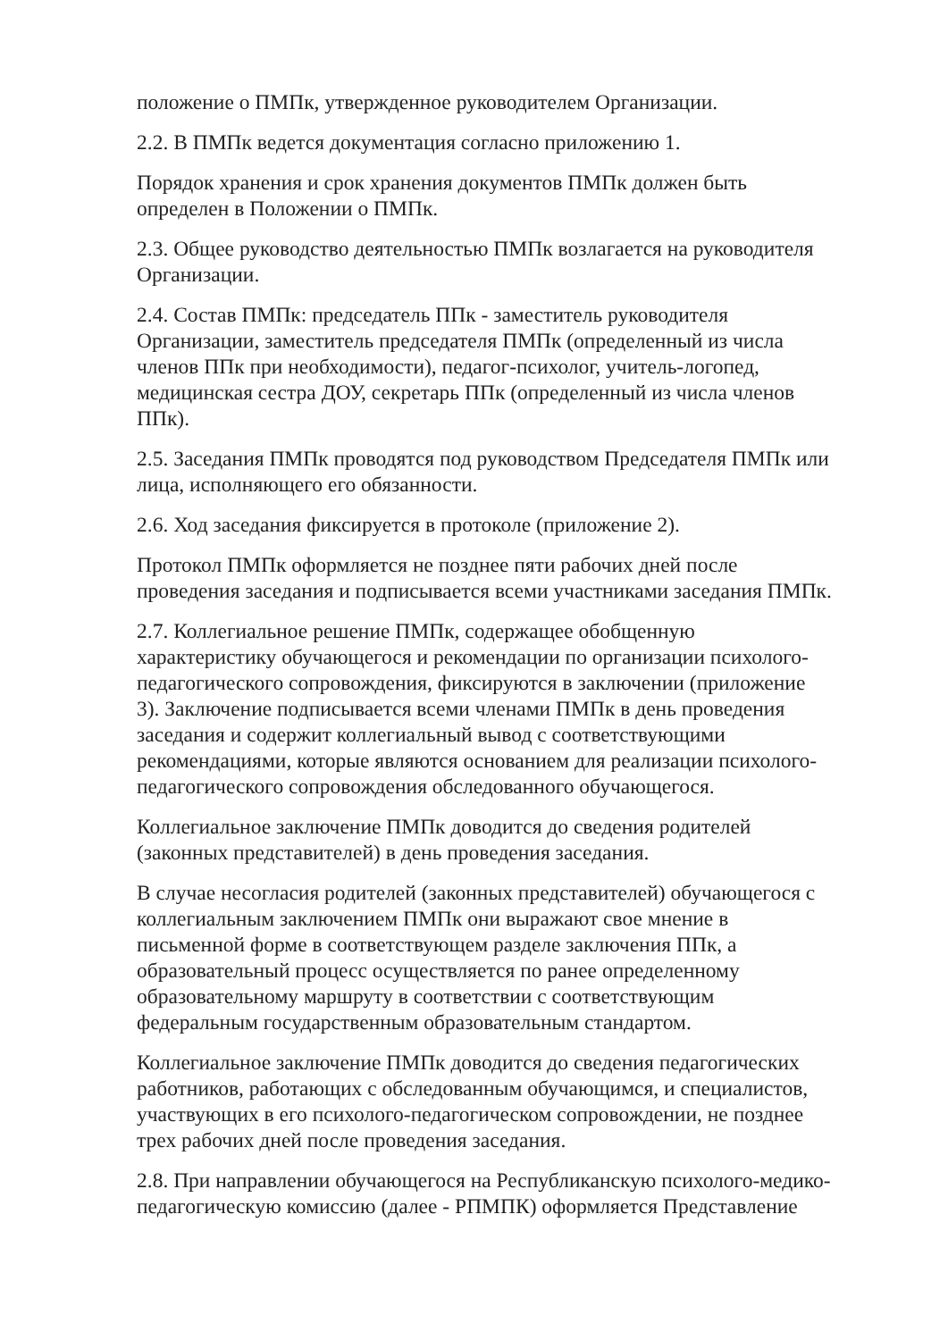положение о ПМПк, утвержденное руководителем Организации.
2.2. В ПМПк ведется документация согласно приложению 1.
Порядок хранения и срок хранения документов ПМПк должен быть
определен в Положении о ПМПк.
2.3. Общее руководство деятельностью ПМПк возлагается на руководителя
Организации.
2.4. Состав ПМПк: председатель ППк - заместитель руководителя
Организации, заместитель председателя ПМПк (определенный из числа
членов ППк при необходимости), педагог-психолог, учитель-логопед,
медицинская сестра ДОУ, секретарь ППк (определенный из числа членов
ППк).
2.5. Заседания ПМПк проводятся под руководством Председателя ПМПк или
лица, исполняющего его обязанности.
2.6. Ход заседания фиксируется в протоколе (приложение 2).
Протокол ПМПк оформляется не позднее пяти рабочих дней после
проведения заседания и подписывается всеми участниками заседания ПМПк.
2.7. Коллегиальное решение ПМПк, содержащее обобщенную
характеристику обучающегося и рекомендации по организации психолого-
педагогического сопровождения, фиксируются в заключении (приложение
3). Заключение подписывается всеми членами ПМПк в день проведения
заседания и содержит коллегиальный вывод с соответствующими
рекомендациями, которые являются основанием для реализации психолого-
педагогического сопровождения обследованного обучающегося.
Коллегиальное заключение ПМПк доводится до сведения родителей
(законных представителей) в день проведения заседания.
В случае несогласия родителей (законных представителей) обучающегося с
коллегиальным заключением ПМПк они выражают свое мнение в
письменной форме в соответствующем разделе заключения ППк, а
образовательный процесс осуществляется по ранее определенному
образовательному маршруту в соответствии с соответствующим
федеральным государственным образовательным стандартом.
Коллегиальное заключение ПМПк доводится до сведения педагогических
работников, работающих с обследованным обучающимся, и специалистов,
участвующих в его психолого-педагогическом сопровождении, не позднее
трех рабочих дней после проведения заседания.
2.8. При направлении обучающегося на Республиканскую психолого-медико-
педагогическую комиссию (далее - РПМПК) оформляется Представление